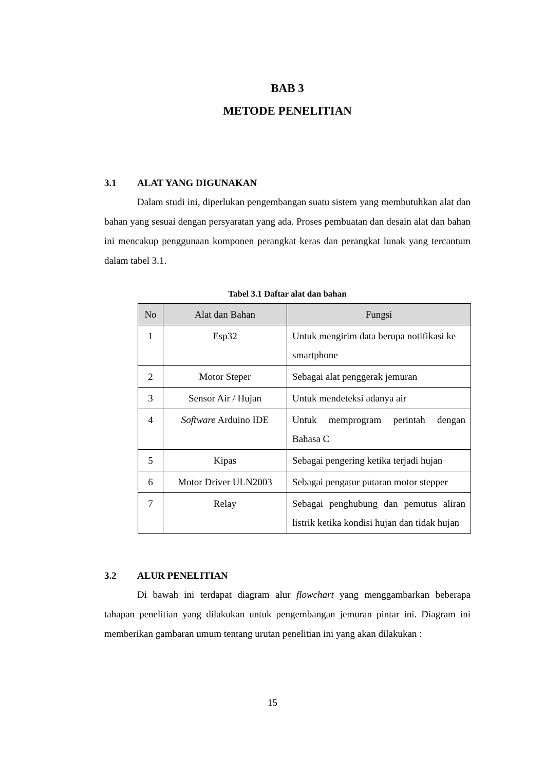BAB 3
METODE PENELITIAN
3.1 ALAT YANG DIGUNAKAN
Dalam studi ini, diperlukan pengembangan suatu sistem yang membutuhkan alat dan bahan yang sesuai dengan persyaratan yang ada. Proses pembuatan dan desain alat dan bahan ini mencakup penggunaan komponen perangkat keras dan perangkat lunak yang tercantum dalam tabel 3.1.
Tabel 3.1 Daftar alat dan bahan
| No | Alat dan Bahan | Fungsi |
| --- | --- | --- |
| 1 | Esp32 | Untuk mengirim data berupa notifikasi ke smartphone |
| 2 | Motor Steper | Sebagai alat penggerak jemuran |
| 3 | Sensor Air / Hujan | Untuk mendeteksi adanya air |
| 4 | Software Arduino IDE | Untuk memprogram perintah dengan Bahasa C |
| 5 | Kipas | Sebagai pengering ketika terjadi hujan |
| 6 | Motor Driver ULN2003 | Sebagai pengatur putaran motor stepper |
| 7 | Relay | Sebagai penghubung dan pemutus aliran listrik ketika kondisi hujan dan tidak hujan |
3.2 ALUR PENELITIAN
Di bawah ini terdapat diagram alur flowchart yang menggambarkan beberapa tahapan penelitian yang dilakukan untuk pengembangan jemuran pintar ini. Diagram ini memberikan gambaran umum tentang urutan penelitian ini yang akan dilakukan :
15